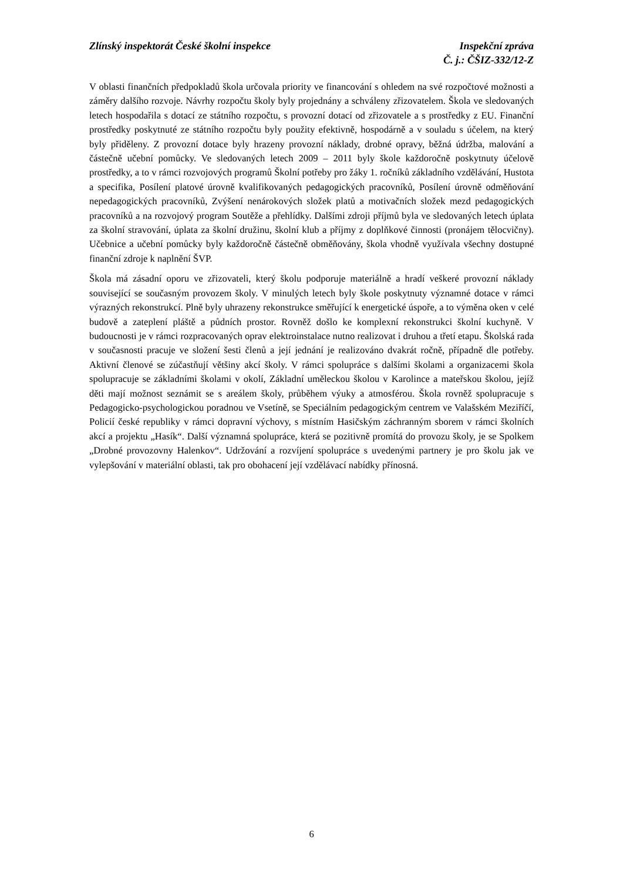Zlínský inspektorát České školní inspekce
Inspekční zpráva
Č. j.: ČŠIZ-332/12-Z
V oblasti finančních předpokladů škola určovala priority ve financování s ohledem na své rozpočtové možnosti a záměry dalšího rozvoje. Návrhy rozpočtu školy byly projednány a schváleny zřizovatelem. Škola ve sledovaných letech hospodařila s dotací ze státního rozpočtu, s provozní dotací od zřizovatele a s prostředky z EU. Finanční prostředky poskytnuté ze státního rozpočtu byly použity efektivně, hospodárně a v souladu s účelem, na který byly přiděleny. Z provozní dotace byly hrazeny provozní náklady, drobné opravy, běžná údržba, malování a částečně učební pomůcky. Ve sledovaných letech 2009 – 2011 byly škole každoročně poskytnuty účelově prostředky, a to v rámci rozvojových programů Školní potřeby pro žáky 1. ročníků základního vzdělávání, Hustota a specifika, Posílení platové úrovně kvalifikovaných pedagogických pracovníků, Posílení úrovně odměňování nepedagogických pracovníků, Zvýšení nenárokových složek platů a motivačních složek mezd pedagogických pracovníků a na rozvojový program Soutěže a přehlídky. Dalšími zdroji příjmů byla ve sledovaných letech úplata za školní stravování, úplata za školní družinu, školní klub a příjmy z doplňkové činnosti (pronájem tělocvičny). Učebnice a učební pomůcky byly každoročně částečně obměňovány, škola vhodně využívala všechny dostupné finanční zdroje k naplnění ŠVP.
Škola má zásadní oporu ve zřizovateli, který školu podporuje materiálně a hradí veškeré provozní náklady související se současným provozem školy. V minulých letech byly škole poskytnuty významné dotace v rámci výrazných rekonstrukcí. Plně byly uhrazeny rekonstrukce směřující k energetické úspoře, a to výměna oken v celé budově a zateplení pláště a půdních prostor. Rovněž došlo ke komplexní rekonstrukci školní kuchyně. V budoucnosti je v rámci rozpracovaných oprav elektroinstalace nutno realizovat i druhou a třetí etapu. Školská rada v současnosti pracuje ve složení šesti členů a její jednání je realizováno dvakrát ročně, případně dle potřeby. Aktivní členové se zúčastňují většiny akcí školy. V rámci spolupráce s dalšími školami a organizacemi škola spolupracuje se základními školami v okolí, Základní uměleckou školou v Karolince a mateřskou školou, jejíž děti mají možnost seznámit se s areálem školy, průběhem výuky a atmosférou. Škola rovněž spolupracuje s Pedagogicko-psychologickou poradnou ve Vsetíně, se Speciálním pedagogickým centrem ve Valašském Meziříčí, Policií české republiky v rámci dopravní výchovy, s místním Hasičským záchranným sborem v rámci školních akcí a projektu „Hasík“. Další významná spolupráce, která se pozitivně promítá do provozu školy, je se Spolkem „Drobné provozovny Halenkov“. Udržování a rozvíjení spolupráce s uvedenými partnery je pro školu jak ve vylepšování v materiální oblasti, tak pro obohacení její vzdělávací nabídky přínosná.
6